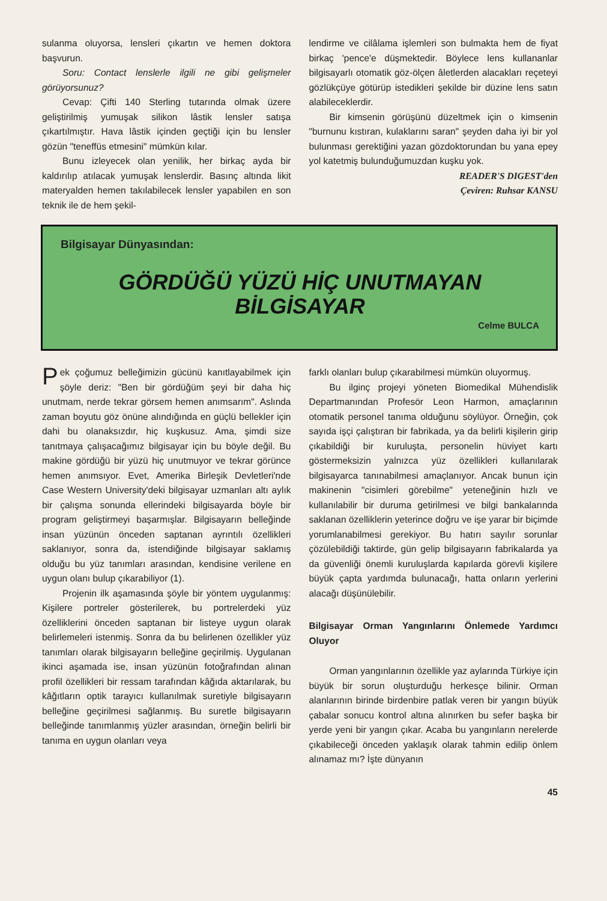sulanma oluyorsa, lensleri çıkartın ve hemen doktora başvurun.
Soru: Contact lenslerle ilgili ne gibi gelişmeler görüyorsunuz?
Cevap: Çifti 140 Sterling tutarında olmak üzere geliştirilmiş yumuşak silikon lâstik lensler satışa çıkartılmıştır. Hava lâstik içinden geçtiği için bu lensler gözün "teneffüs etmesini" mümkün kılar.
Bunu izleyecek olan yenilik, her birkaç ayda bir kaldırılıp atılacak yumuşak lenslerdir. Basınç altında likit materyalden hemen takılabilecek lensler yapabilen en son teknik ile de hem şekil-
lendirme ve cilâlama işlemleri son bulmakta hem de fiyat birkaç 'pence'e düşmektedir. Böylece lens kullananlar bilgisayarlı otomatik göz-ölçen âletlerden alacakları reçeteyi gözlükçüye götürüp istedikleri şekilde bir düzine lens satın alabileceklerdir.
Bir kimsenin görüşünü düzeltmek için o kimsenin "burnunu kıstıran, kulaklarını saran" şeyden daha iyi bir yol bulunması gerektiğini yazan gözdoktorundan bu yana epey yol katetmiş bulunduğumuzdan kuşku yok.
READER'S DIGEST'den
Çeviren: Ruhsar KANSU
Bilgisayar Dünyasından:
GÖRDÜĞÜ YÜZÜ HİÇ UNUTMAYAN
BİLGİSAYAR
Celme BULCA
Pek çoğumuz belleğimizin gücünü kanıtlayabilmek için şöyle deriz: "Ben bir gördüğüm şeyi bir daha hiç unutmam, nerde tekrar görsem hemen anımsarım". Aslında zaman boyutu göz önüne alındığında en güçlü bellekler için dahi bu olanaksızdır, hiç kuşkusuz. Ama, şimdi size tanıtmaya çalışacağımız bilgisayar için bu böyle değil. Bu makine gördüğü bir yüzü hiç unutmuyor ve tekrar görünce hemen anımsıyor. Evet, Amerika Birleşik Devletleri'nde Case Western University'deki bilgisayar uzmanları altı aylık bir çalışma sonunda ellerindeki bilgisayarda böyle bir program geliştirmeyi başarmışlar. Bilgisayarın belleğinde insan yüzünün önceden saptanan ayrıntılı özellikleri saklanıyor, sonra da, istendiğinde bilgisayar saklamış olduğu bu yüz tanımları arasından, kendisine verilene en uygun olanı bulup çıkarabiliyor (1).
Projenin ilk aşamasında şöyle bir yöntem uygulanmış: Kişilere portreler gösterilerek, bu portrelerdeki yüz özelliklerini önceden saptanan bir listeye uygun olarak belirlemeleri istenmiş. Sonra da bu belirlenen özellikler yüz tanımları olarak bilgisayarın belleğine geçirilmiş. Uygulanan ikinci aşamada ise, insan yüzünün fotoğrafından alınan profil özellikleri bir ressam tarafından kâğıda aktarılarak, bu kâğıtların optik tarayıcı kullanılmak suretiyle bilgisayarın belleğine geçirilmesi sağlanmış. Bu suretle bilgisayarın belleğinde tanımlanmış yüzler arasından, örneğin belirli bir tanıma en uygun olanları veya
farklı olanları bulup çıkarabilmesi mümkün oluyormuş.
Bu ilginç projeyi yöneten Biomedikal Mühendislik Departmanından Profesör Leon Harmon, amaçlarının otomatik personel tanıma olduğunu söylüyor. Örneğin, çok sayıda işçi çalıştıran bir fabrikada, ya da belirli kişilerin girip çıkabildiği bir kuruluşta, personelin hüviyet kartı göstermeksizin yalnızca yüz özellikleri kullanılarak bilgisayarca tanınabilmesi amaçlanıyor. Ancak bunun için makinenin "cisimleri görebilme" yeteneğinin hızlı ve kullanılabilir bir duruma getirilmesi ve bilgi bankalarında saklanan özelliklerin yeterince doğru ve işe yarar bir biçimde yorumlanabilmesi gerekiyor. Bu hatırı sayılır sorunlar çözülebildiği taktirde, gün gelip bilgisayarın fabrikalarda ya da güvenliği önemli kuruluşlarda kapılarda görevli kişilere büyük çapta yardımda bulunacağı, hatta onların yerlerini alacağı düşünülebilir.
Bilgisayar Orman Yangınlarını Önlemede Yardımcı Oluyor
Orman yangınlarının özellikle yaz aylarında Türkiye için büyük bir sorun oluşturduğu herkesçe bilinir. Orman alanlarının birinde birdenbire patlak veren bir yangın büyük çabalar sonucu kontrol altına alınırken bu sefer başka bir yerde yeni bir yangın çıkar. Acaba bu yangınların nerelerde çıkabileceği önceden yaklaşık olarak tahmin edilip önlem alınamaz mı? İşte dünyanın
45